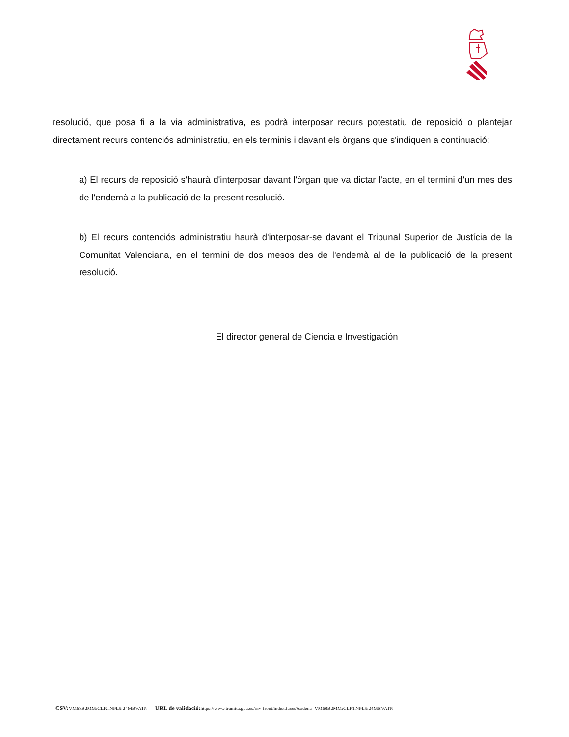resolució, que posa fi a la via administrativa, es podrà interposar recurs potestatiu de reposició o plantejar directament recurs contenciós administratiu, en els terminis i davant els òrgans que s'indiquen a continuació:
a) El recurs de reposició s'haurà d'interposar davant l'òrgan que va dictar l'acte, en el termini d'un mes des de l'endemà a la publicació de la present resolució.
b) El recurs contenciós administratiu haurà d'interposar-se davant el Tribunal Superior de Justícia de la Comunitat Valenciana, en el termini de dos mesos des de l'endemà al de la publicació de la present resolució.
El director general de Ciencia e Investigación
CSV: VM68B2MM:CLRTNPL5:24MBVATN URL de validació: https://www.tramita.gva.es/csv-front/index.faces?cadena=VM68B2MM:CLRTNPL5:24MBVATN